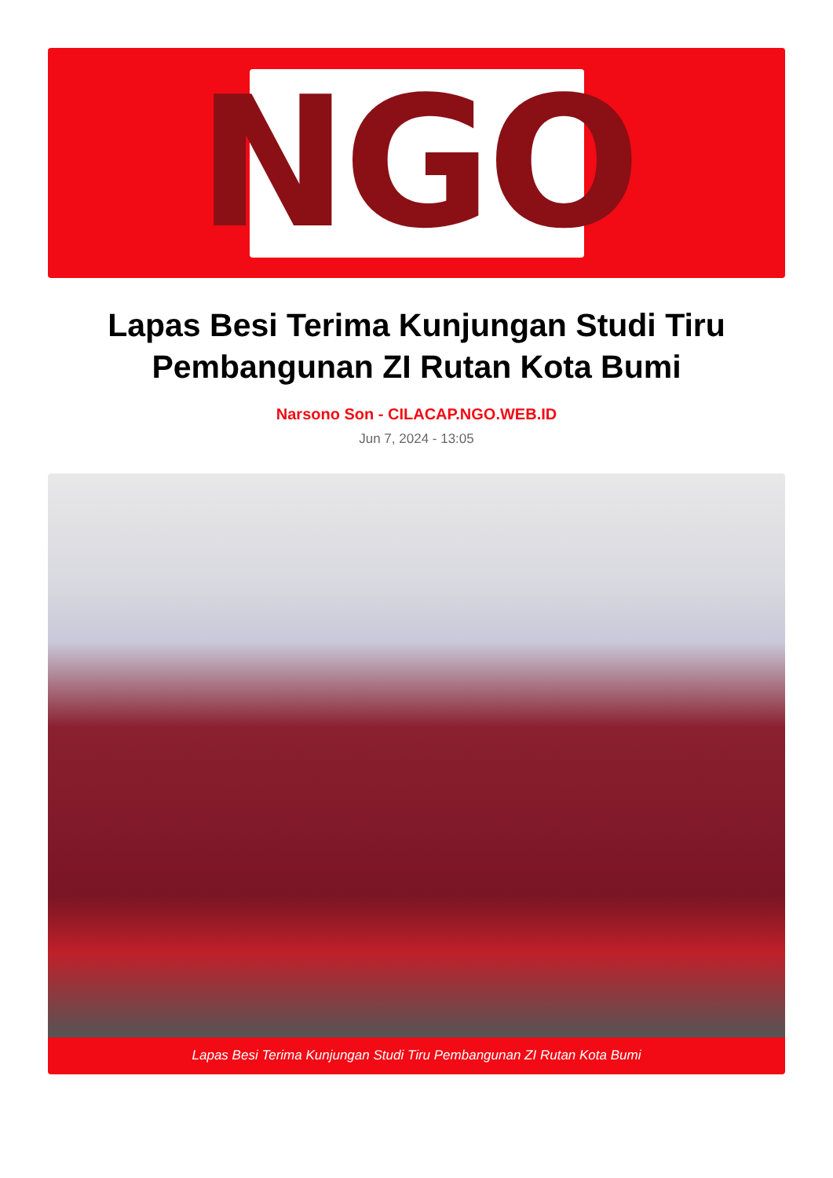NGO
Lapas Besi Terima Kunjungan Studi Tiru Pembangunan ZI Rutan Kota Bumi
Narsono Son - CILACAP.NGO.WEB.ID
Jun 7, 2024 - 13:05
Lapas Besi Terima Kunjungan Studi Tiru Pembangunan ZI Rutan Kota Bumi